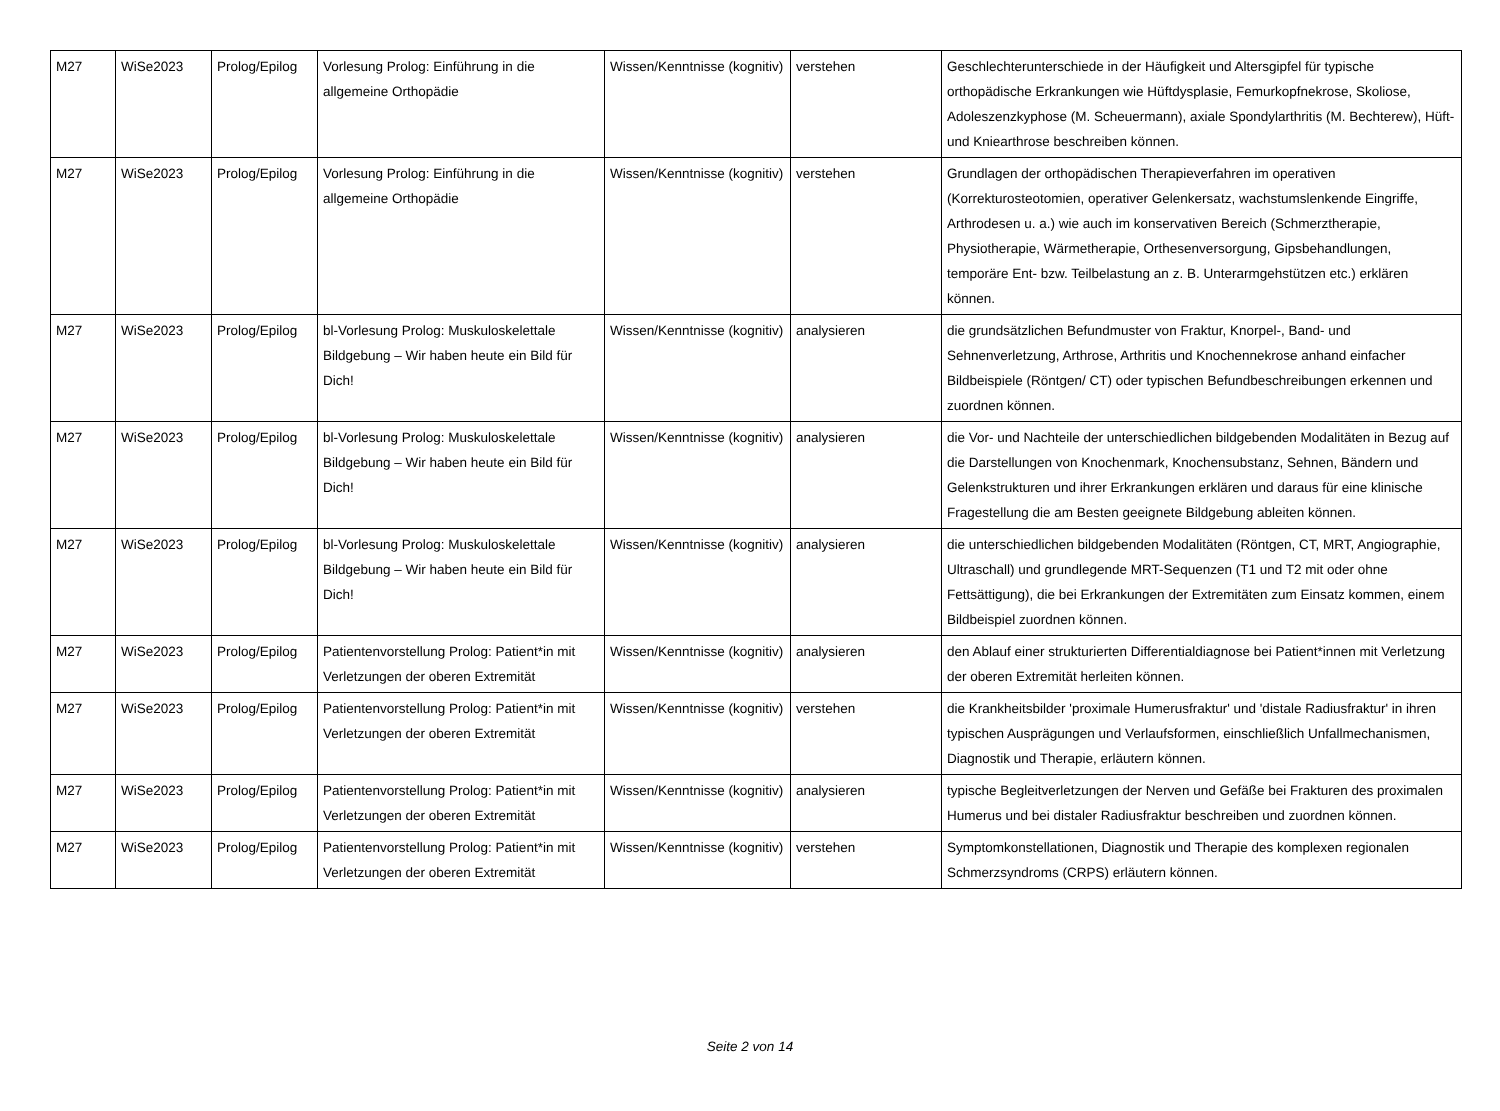| M27 | WiSe2023 | Prolog/Epilog | Vorlesung Prolog: Einführung in die allgemeine Orthopädie | Wissen/Kenntnisse (kognitiv) | verstehen | Geschlechterunterschiede in der Häufigkeit und Altersgipfel für typische orthopädische Erkrankungen wie Hüftdysplasie, Femurkopfnekrose, Skoliose, Adoleszenzkyphose (M. Scheuermann), axiale Spondylarthritis (M. Bechterew), Hüft- und Kniearthrose beschreiben können. |
| M27 | WiSe2023 | Prolog/Epilog | Vorlesung Prolog: Einführung in die allgemeine Orthopädie | Wissen/Kenntnisse (kognitiv) | verstehen | Grundlagen der orthopädischen Therapieverfahren im operativen (Korrekturosteotomien, operativer Gelenkersatz, wachstumslenkende Eingriffe, Arthrodesen u. a.) wie auch im konservativen Bereich (Schmerztherapie, Physiotherapie, Wärmetherapie, Orthesenversorgung, Gipsbehandlungen, temporäre Ent- bzw. Teilbelastung an z. B. Unterarmgehstützen etc.) erklären können. |
| M27 | WiSe2023 | Prolog/Epilog | bl-Vorlesung Prolog: Muskuloskelettale Bildgebung – Wir haben heute ein Bild für Dich! | Wissen/Kenntnisse (kognitiv) | analysieren | die grundsätzlichen Befundmuster von Fraktur, Knorpel-, Band- und Sehnenverletzung, Arthrose, Arthritis und Knochennekrose anhand einfacher Bildbeispiele (Röntgen/ CT) oder typischen Befundbeschreibungen erkennen und zuordnen können. |
| M27 | WiSe2023 | Prolog/Epilog | bl-Vorlesung Prolog: Muskuloskelettale Bildgebung – Wir haben heute ein Bild für Dich! | Wissen/Kenntnisse (kognitiv) | analysieren | die Vor- und Nachteile der unterschiedlichen bildgebenden Modalitäten in Bezug auf die Darstellungen von Knochenmark, Knochensubstanz, Sehnen, Bändern und Gelenkstrukturen und ihrer Erkrankungen erklären und daraus für eine klinische Fragestellung die am Besten geeignete Bildgebung ableiten können. |
| M27 | WiSe2023 | Prolog/Epilog | bl-Vorlesung Prolog: Muskuloskelettale Bildgebung – Wir haben heute ein Bild für Dich! | Wissen/Kenntnisse (kognitiv) | analysieren | die unterschiedlichen bildgebenden Modalitäten (Röntgen, CT, MRT, Angiographie, Ultraschall) und grundlegende MRT-Sequenzen (T1 und T2 mit oder ohne Fettsättigung), die bei Erkrankungen der Extremitäten zum Einsatz kommen, einem Bildbeispiel zuordnen können. |
| M27 | WiSe2023 | Prolog/Epilog | Patientenvorstellung Prolog: Patient*in mit Verletzungen der oberen Extremität | Wissen/Kenntnisse (kognitiv) | analysieren | den Ablauf einer strukturierten Differentialdiagnose bei Patient*innen mit Verletzung der oberen Extremität herleiten können. |
| M27 | WiSe2023 | Prolog/Epilog | Patientenvorstellung Prolog: Patient*in mit Verletzungen der oberen Extremität | Wissen/Kenntnisse (kognitiv) | verstehen | die Krankheitsbilder 'proximale Humerusfraktur' und 'distale Radiusfraktur' in ihren typischen Ausprägungen und Verlaufsformen, einschließlich Unfallmechanismen, Diagnostik und Therapie, erläutern können. |
| M27 | WiSe2023 | Prolog/Epilog | Patientenvorstellung Prolog: Patient*in mit Verletzungen der oberen Extremität | Wissen/Kenntnisse (kognitiv) | analysieren | typische Begleitverletzungen der Nerven und Gefäße bei Frakturen des proximalen Humerus und bei distaler Radiusfraktur beschreiben und zuordnen können. |
| M27 | WiSe2023 | Prolog/Epilog | Patientenvorstellung Prolog: Patient*in mit Verletzungen der oberen Extremität | Wissen/Kenntnisse (kognitiv) | verstehen | Symptomkonstellationen, Diagnostik und Therapie des komplexen regionalen Schmerzsyndroms (CRPS) erläutern können. |
Seite 2 von 14